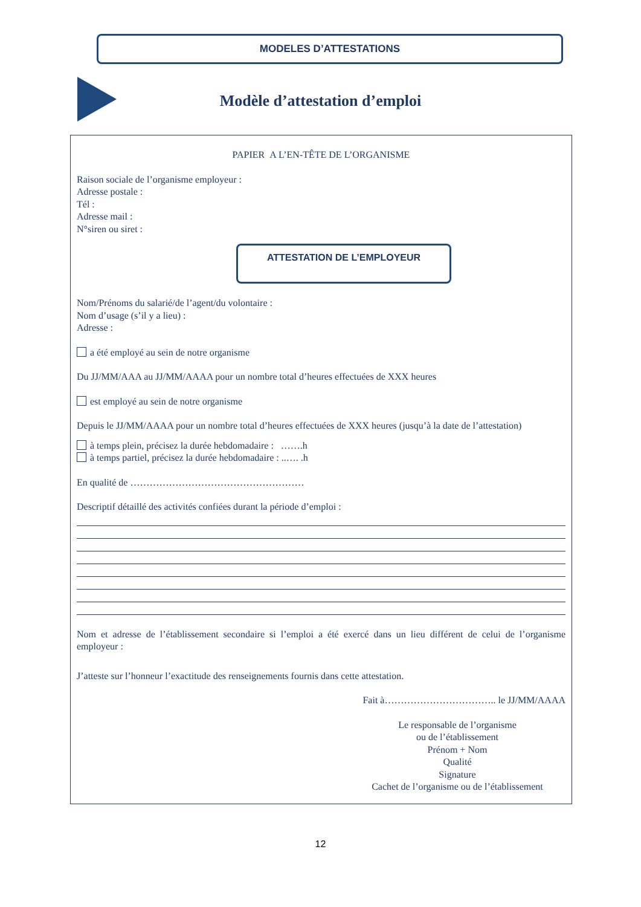MODELES D’ATTESTATIONS
Modèle d’attestation d’emploi
PAPIER A L’EN-TÊTE DE L’ORGANISME
Raison sociale de l’organisme employeur :
Adresse postale :
Tél :
Adresse mail :
N°siren ou siret :
ATTESTATION DE L’EMPLOYEUR
Nom/Prénoms du salarié/de l’agent/du volontaire :
Nom d’usage (s’il y a lieu) :
Adresse :
a été employé au sein de notre organisme
Du JJ/MM/AAA au JJ/MM/AAAA pour un nombre total d’heures effectuées de XXX heures
est employé au sein de notre organisme
Depuis le JJ/MM/AAAA pour un nombre total d’heures effectuées de XXX heures (jusqu’à la date de l’attestation)
à temps plein, précisez la durée hebdomadaire : …….h
à temps partiel, précisez la durée hebdomadaire : ..…. .h
En qualité de ………………………………………………
Descriptif détaillé des activités confiées durant la période d’emploi :
Nom et adresse de l’établissement secondaire si l’emploi a été exercé dans un lieu différent de celui de l’organisme employeur :
J’atteste sur l’honneur l’exactitude des renseignements fournis dans cette attestation.
Fait à…………………………….. le JJ/MM/AAAA
Le responsable de l’organisme
ou de l’établissement
Prénom + Nom
Qualité
Signature
Cachet de l’organisme ou de l’établissement
12